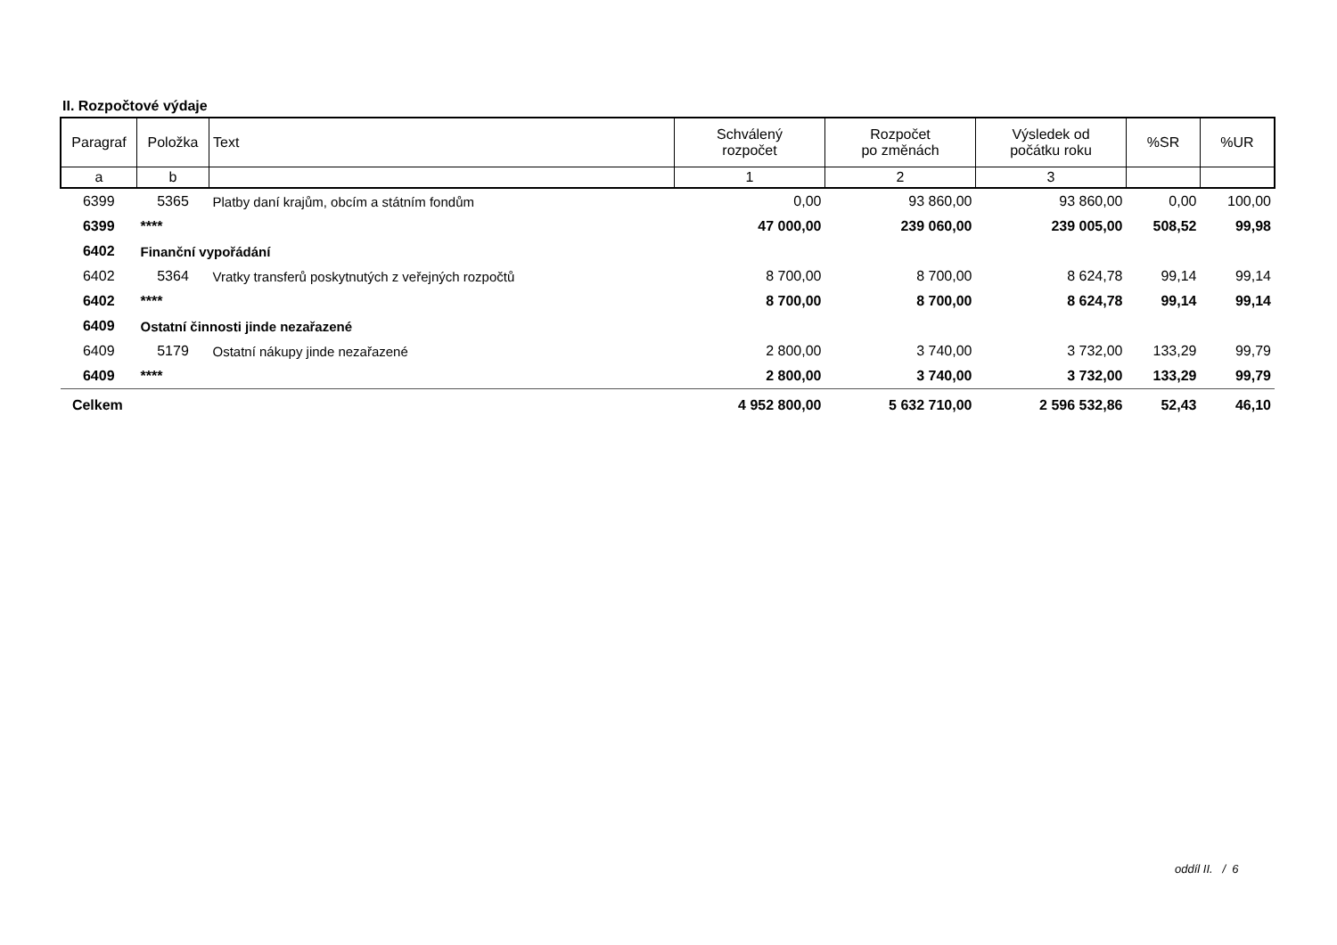II. Rozpočtové výdaje
| Paragraf | Položka | Text | Schválený rozpočet | Rozpočet po změnách | Výsledek od počátku roku | %SR | %UR |
| --- | --- | --- | --- | --- | --- | --- | --- |
| a | b | | 1 | 2 | 3 | | |
| 6399 | 5365 | Platby daní krajům, obcím a státním fondům | 0,00 | 93 860,00 | 93 860,00 | 0,00 | 100,00 |
| 6399 | **** | | 47 000,00 | 239 060,00 | 239 005,00 | 508,52 | 99,98 |
| 6402 | Finanční vypořádání | | | | | | |
| 6402 | 5364 | Vratky transferů poskytnutých z veřejných rozpočtů | 8 700,00 | 8 700,00 | 8 624,78 | 99,14 | 99,14 |
| 6402 | **** | | 8 700,00 | 8 700,00 | 8 624,78 | 99,14 | 99,14 |
| 6409 | Ostatní činnosti jinde nezařazené | | | | | | |
| 6409 | 5179 | Ostatní nákupy jinde nezařazené | 2 800,00 | 3 740,00 | 3 732,00 | 133,29 | 99,79 |
| 6409 | **** | | 2 800,00 | 3 740,00 | 3 732,00 | 133,29 | 99,79 |
| Celkem | | | 4 952 800,00 | 5 632 710,00 | 2 596 532,86 | 52,43 | 46,10 |
oddíl II. / 6